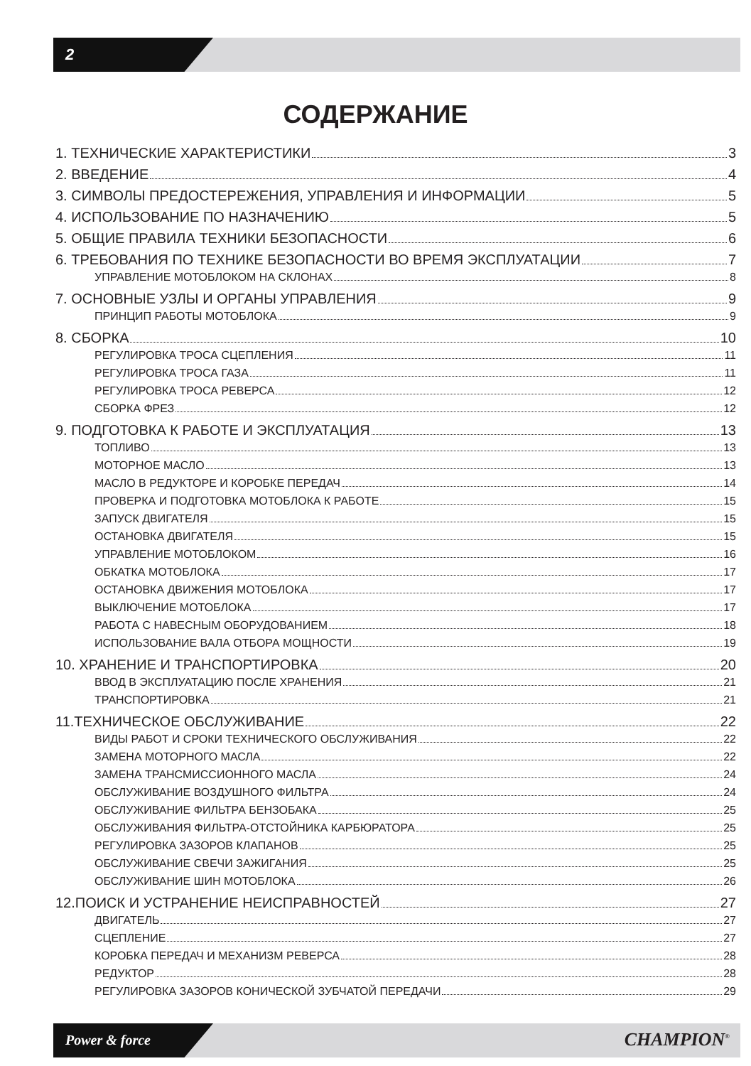2
СОДЕРЖАНИЕ
1. ТЕХНИЧЕСКИЕ ХАРАКТЕРИСТИКИ 3
2. ВВЕДЕНИЕ 4
3. СИМВОЛЫ ПРЕДОСТЕРЕЖЕНИЯ, УПРАВЛЕНИЯ И ИНФОРМАЦИИ 5
4. ИСПОЛЬЗОВАНИЕ ПО НАЗНАЧЕНИЮ 5
5. ОБЩИЕ ПРАВИЛА ТЕХНИКИ БЕЗОПАСНОСТИ 6
6. ТРЕБОВАНИЯ ПО ТЕХНИКЕ БЕЗОПАСНОСТИ ВО ВРЕМЯ ЭКСПЛУАТАЦИИ 7
УПРАВЛЕНИЕ МОТОБЛОКОМ НА СКЛОНАХ 8
7. ОСНОВНЫЕ УЗЛЫ И ОРГАНЫ УПРАВЛЕНИЯ 9
ПРИНЦИП РАБОТЫ МОТОБЛОКА 9
8. СБОРКА 10
РЕГУЛИРОВКА ТРОСА СЦЕПЛЕНИЯ 11
РЕГУЛИРОВКА ТРОСА ГАЗА 11
РЕГУЛИРОВКА ТРОСА РЕВЕРСА 12
СБОРКА ФРЕЗ 12
9. ПОДГОТОВКА К РАБОТЕ И ЭКСПЛУАТАЦИЯ 13
ТОПЛИВО 13
МОТОРНОЕ МАСЛО 13
МАСЛО В РЕДУКТОРЕ И КОРОБКЕ ПЕРЕДАЧ 14
ПРОВЕРКА И ПОДГОТОВКА МОТОБЛОКА К РАБОТЕ 15
ЗАПУСК ДВИГАТЕЛЯ 15
ОСТАНОВКА ДВИГАТЕЛЯ 15
УПРАВЛЕНИЕ МОТОБЛОКОМ 16
ОБКАТКА МОТОБЛОКА 17
ОСТАНОВКА ДВИЖЕНИЯ МОТОБЛОКА 17
ВЫКЛЮЧЕНИЕ МОТОБЛОКА 17
РАБОТА С НАВЕСНЫМ ОБОРУДОВАНИЕМ 18
ИСПОЛЬЗОВАНИЕ ВАЛА ОТБОРА МОЩНОСТИ 19
10. ХРАНЕНИЕ И ТРАНСПОРТИРОВКА 20
ВВОД В ЭКСПЛУАТАЦИЮ ПОСЛЕ ХРАНЕНИЯ 21
ТРАНСПОРТИРОВКА 21
11.ТЕХНИЧЕСКОЕ ОБСЛУЖИВАНИЕ 22
ВИДЫ РАБОТ И СРОКИ ТЕХНИЧЕСКОГО ОБСЛУЖИВАНИЯ 22
ЗАМЕНА МОТОРНОГО МАСЛА 22
ЗАМЕНА ТРАНСМИССИОННОГО МАСЛА 24
ОБСЛУЖИВАНИЕ ВОЗДУШНОГО ФИЛЬТРА 24
ОБСЛУЖИВАНИЕ ФИЛЬТРА БЕНЗОБАКА 25
ОБСЛУЖИВАНИЯ ФИЛЬТРА-ОТСТОЙНИКА КАРБЮРАТОРА 25
РЕГУЛИРОВКА ЗАЗОРОВ КЛАПАНОВ 25
ОБСЛУЖИВАНИЕ СВЕЧИ ЗАЖИГАНИЯ 25
ОБСЛУЖИВАНИЕ ШИН МОТОБЛОКА 26
12.ПОИСК И УСТРАНЕНИЕ НЕИСПРАВНОСТЕЙ 27
ДВИГАТЕЛЬ 27
СЦЕПЛЕНИЕ 27
КОРОБКА ПЕРЕДАЧ И МЕХАНИЗМ РЕВЕРСА 28
РЕДУКТОР 28
РЕГУЛИРОВКА ЗАЗОРОВ КОНИЧЕСКОЙ ЗУБЧАТОЙ ПЕРЕДАЧИ 29
Power & force CHAMPION<sup>®</sup>